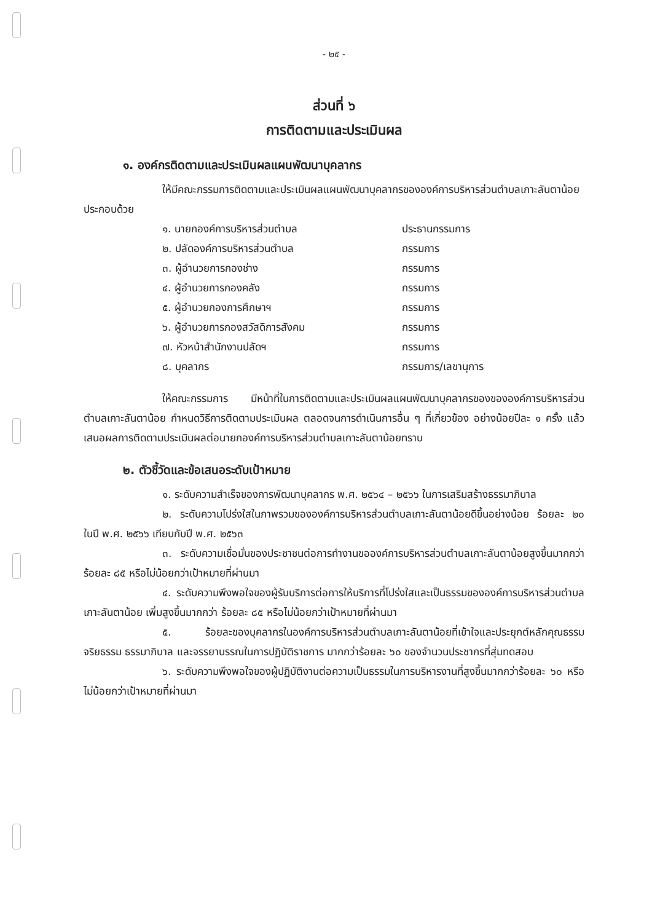- ๒๕ -
ส่วนที่ ๖
การติดตามและประเมินผล
๑. องค์กรติดตามและประเมินผลแผนพัฒนาบุคลากร
ให้มีคณะกรรมการติดตามและประเมินผลแผนพัฒนาบุคลากรขององค์การบริหารส่วนตำบลเกาะลันตาน้อย ประกอบด้วย
| ๑. นายกองค์การบริหารส่วนตำบล | ประธานกรรมการ |
| ๒. ปลัดองค์การบริหารส่วนตำบล | กรรมการ |
| ๓. ผู้อำนวยการกองช่าง | กรรมการ |
| ๔. ผู้อำนวยการกองคลัง | กรรมการ |
| ๕. ผู้อำนวยกองการศึกษาฯ | กรรมการ |
| ๖. ผู้อำนวยการกองสวัสดิการสังคม | กรรมการ |
| ๗. หัวหน้าสำนักงานปลัดฯ | กรรมการ |
| ๘. บุคลากร | กรรมการ/เลขานุการ |
ให้คณะกรรมการ มีหน้าที่ในการติดตามและประเมินผลแผนพัฒนาบุคลากรของขององค์การบริหารส่วนตำบลเกาะลันตาน้อย กำหนดวิธีการติดตามประเมินผล ตลอดจนการดำเนินการอื่น ๆ ที่เกี่ยวข้อง อย่างน้อยปีละ ๑ ครั้ง แล้วเสนอผลการติดตามประเมินผลต่อนายกองค์การบริหารส่วนตำบลเกาะลันตาน้อยทราบ
๒. ตัวชี้วัดและข้อเสนอระดับเป้าหมาย
๑. ระดับความสำเร็จของการพัฒนาบุคลากร พ.ศ. ๒๕๖๔ – ๒๕๖๖ ในการเสริมสร้างธรรมาภิบาล
๒. ระดับความโปร่งใสในภาพรวมขององค์การบริหารส่วนตำบลเกาะลันตาน้อยดีขึ้นอย่างน้อย ร้อยละ ๒๐ ในปี พ.ศ. ๒๕๖๖ เทียบกับปี พ.ศ. ๒๕๖๓
๓. ระดับความเชื่อมั่นของประชาชนต่อการทำงานขอองค์การบริหารส่วนตำบลเกาะลันตาน้อยสูงขึ้นมากกว่า ร้อยละ ๘๕ หรือไม่น้อยกว่าเป้าหมายที่ผ่านมา
๔. ระดับความพึงพอใจของผู้รับบริการต่อการให้บริการที่โปร่งใสและเป็นธรรมขององค์การบริหารส่วนตำบลเกาะลันตาน้อย เพิ่มสูงขึ้นมากกว่า ร้อยละ ๘๕ หรือไม่น้อยกว่าเป้าหมายที่ผ่านมา
๕. ร้อยละของบุคลากรในองค์การบริหารส่วนตำบลเกาะลันตาน้อยที่เข้าใจและประยุกต์หลักคุณธรรม จริยธรรม ธรรมาภิบาล และจรรยาบรรณในการปฏิบัติราชการ มากกว่าร้อยละ ๖๐ ของจำนวนประชากรที่สุ่มทดสอบ
๖. ระดับความพึงพอใจของผู้ปฏิบัติงานต่อความเป็นธรรมในการบริหารงานที่สูงขึ้นมากกว่าร้อยละ ๖๐ หรือไม่น้อยกว่าเป้าหมายที่ผ่านมา